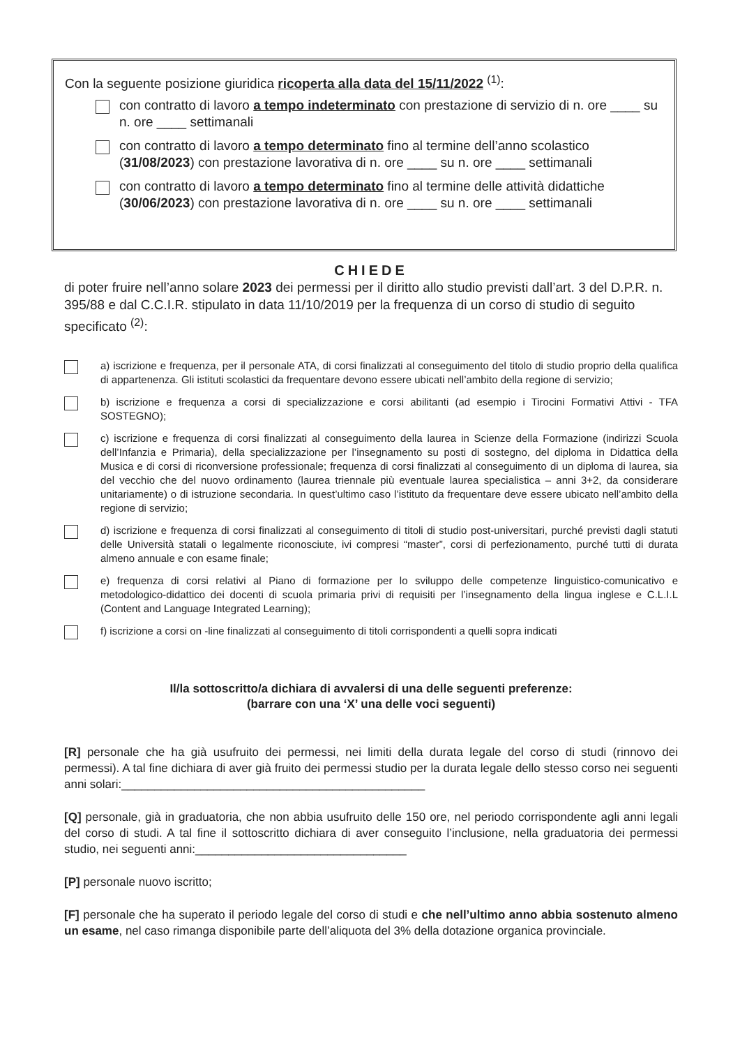Con la seguente posizione giuridica ricoperta alla data del 15/11/2022 <sup>(1)</sup>:
con contratto di lavoro a tempo indeterminato con prestazione di servizio di n. ore ____ su n. ore ____ settimanali
con contratto di lavoro a tempo determinato fino al termine dell’anno scolastico (31/08/2023) con prestazione lavorativa di n. ore ____ su n. ore ____ settimanali
con contratto di lavoro a tempo determinato fino al termine delle attività didattiche (30/06/2023) con prestazione lavorativa di n. ore ____ su n. ore ____ settimanali
CHIEDE
di poter fruire nell’anno solare 2023 dei permessi per il diritto allo studio previsti dall’art. 3 del D.P.R. n. 395/88 e dal C.C.I.R. stipulato in data 11/10/2019 per la frequenza di un corso di studio di seguito specificato <sup>(2)</sup>:
a) iscrizione e frequenza, per il personale ATA, di corsi finalizzati al conseguimento del titolo di studio proprio della qualifica di appartenenza. Gli istituti scolastici da frequentare devono essere ubicati nell’ambito della regione di servizio;
b) iscrizione e frequenza a corsi di specializzazione e corsi abilitanti (ad esempio i Tirocini Formativi Attivi - TFA SOSTEGNO);
c) iscrizione e frequenza di corsi finalizzati al conseguimento della laurea in Scienze della Formazione (indirizzi Scuola dell’Infanzia e Primaria), della specializzazione per l’insegnamento su posti di sostegno, del diploma in Didattica della Musica e di corsi di riconversione professionale; frequenza di corsi finalizzati al conseguimento di un diploma di laurea, sia del vecchio che del nuovo ordinamento (laurea triennale più eventuale laurea specialistica – anni 3+2, da considerare unitariamente) o di istruzione secondaria. In quest’ultimo caso l’istituto da frequentare deve essere ubicato nell’ambito della regione di servizio;
d) iscrizione e frequenza di corsi finalizzati al conseguimento di titoli di studio post-universitari, purché previsti dagli statuti delle Università statali o legalmente riconosciute, ivi compresi “master”, corsi di perfezionamento, purché tutti di durata almeno annuale e con esame finale;
e) frequenza di corsi relativi al Piano di formazione per lo sviluppo delle competenze linguistico-comunicativo e metodologico-didattico dei docenti di scuola primaria privi di requisiti per l’insegnamento della lingua inglese e C.L.I.L (Content and Language Integrated Learning);
f) iscrizione a corsi on -line finalizzati al conseguimento di titoli corrispondenti a quelli sopra indicati
Il/la sottoscritto/a dichiara di avvalersi di una delle seguenti preferenze:
(barrare con una ‘X’ una delle voci seguenti)
[R] personale che ha già usufruito dei permessi, nei limiti della durata legale del corso di studi (rinnovo dei permessi). A tal fine dichiara di aver già fruito dei permessi studio per la durata legale dello stesso corso nei seguenti anni solari:______________________________________________
[Q] personale, già in graduatoria, che non abbia usufruito delle 150 ore, nel periodo corrispondente agli anni legali del corso di studi. A tal fine il sottoscritto dichiara di aver conseguito l’inclusione, nella graduatoria dei permessi studio, nei seguenti anni:________________________________
[P] personale nuovo iscritto;
[F] personale che ha superato il periodo legale del corso di studi e che nell’ultimo anno abbia sostenuto almeno un esame, nel caso rimanga disponibile parte dell’aliquota del 3% della dotazione organica provinciale.